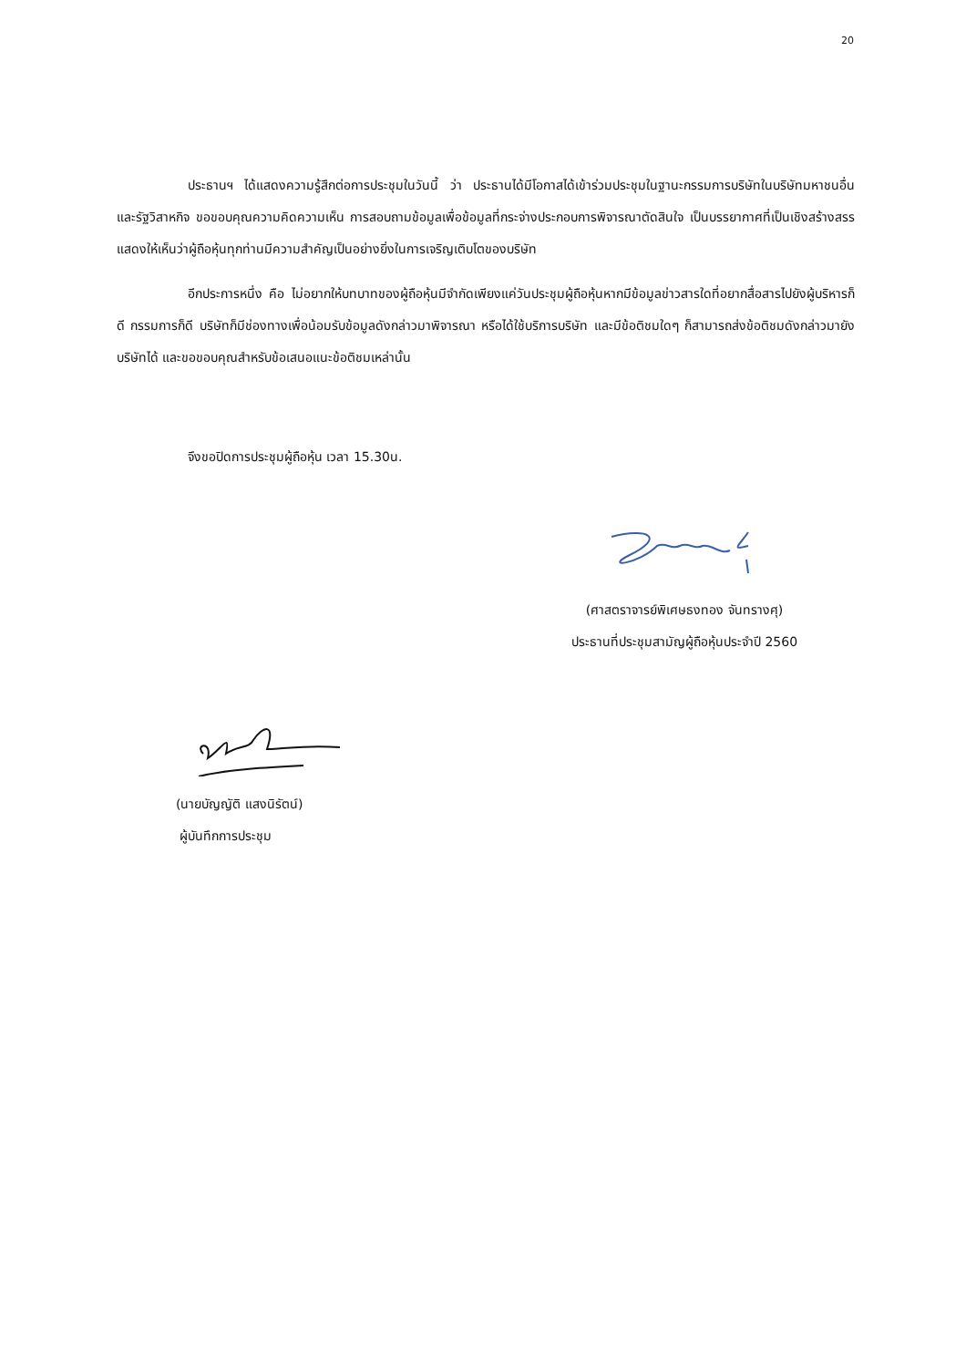20
ประธานฯ ได้แสดงความรู้สึกต่อการประชุมในวันนี้ ว่า ประธานได้มีโอกาสได้เข้าร่วมประชุมในฐานะกรรมการบริษัทในบริษัทมหาชนอื่น และรัฐวิสาหกิจ ขอขอบคุณความคิดความเห็น การสอบถามข้อมูลเพื่อข้อมูลที่กระจ่างประกอบการพิจารณาตัดสินใจ เป็นบรรยากาศที่เป็นเชิงสร้างสรร แสดงให้เห็นว่าผู้ถือหุ้นทุกท่านมีความสำคัญเป็นอย่างยิ่งในการเจริญเติบโตของบริษัท
อีกประการหนึ่ง คือ ไม่อยากให้บทบาทของผู้ถือหุ้นมีจำกัดเพียงแค่วันประชุมผู้ถือหุ้นหากมีข้อมูลข่าวสารใดที่อยากสื่อสารไปยังผู้บริหารก็ดี กรรมการก็ดี บริษัทก็มีช่องทางเพื่อน้อมรับข้อมูลดังกล่าวมาพิจารณา หรือได้ใช้บริการบริษัท และมีข้อติชมใดๆ ก็สามารถส่งข้อติชมดังกล่าวมายังบริษัทได้ และขอขอบคุณสำหรับข้อเสนอแนะข้อติชมเหล่านั้น
จึงขอปิดการประชุมผู้ถือหุ้น เวลา 15.30น.
(ศาสตราจารย์พิเศษธงทอง จันทรางศุ)
ประธานที่ประชุมสามัญผู้ถือหุ้นประจำปี 2560
(นายบัญญัติ แสงนิรัตน์)
ผู้บันทึกการประชุม